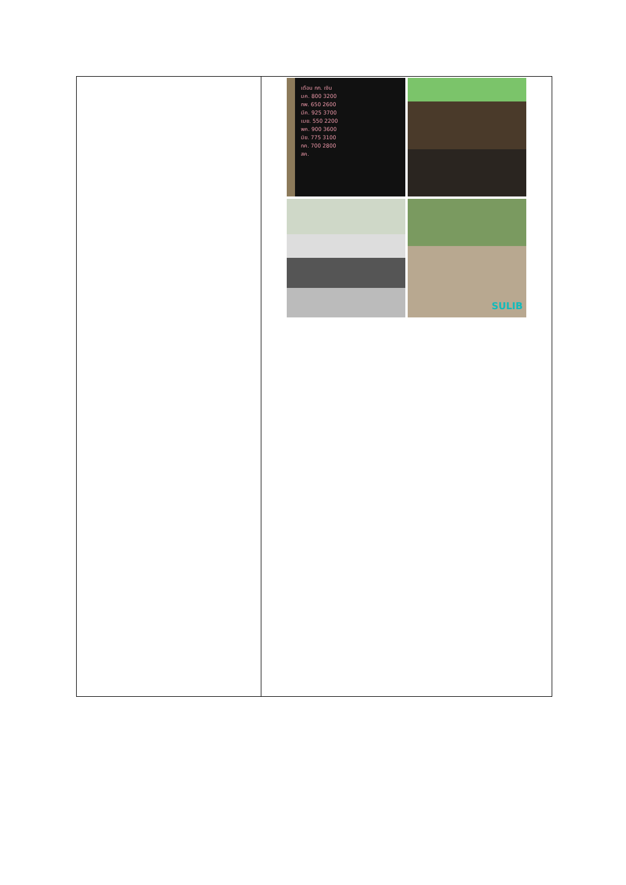| | เดือน กก. เงิน มค. 800 3200 กพ. 650 2600 มีค. 925 3700 เมย. 550 2200 พค. 900 3600 มิย. 775 3100 กค. 700 2800 สค. SULIB |